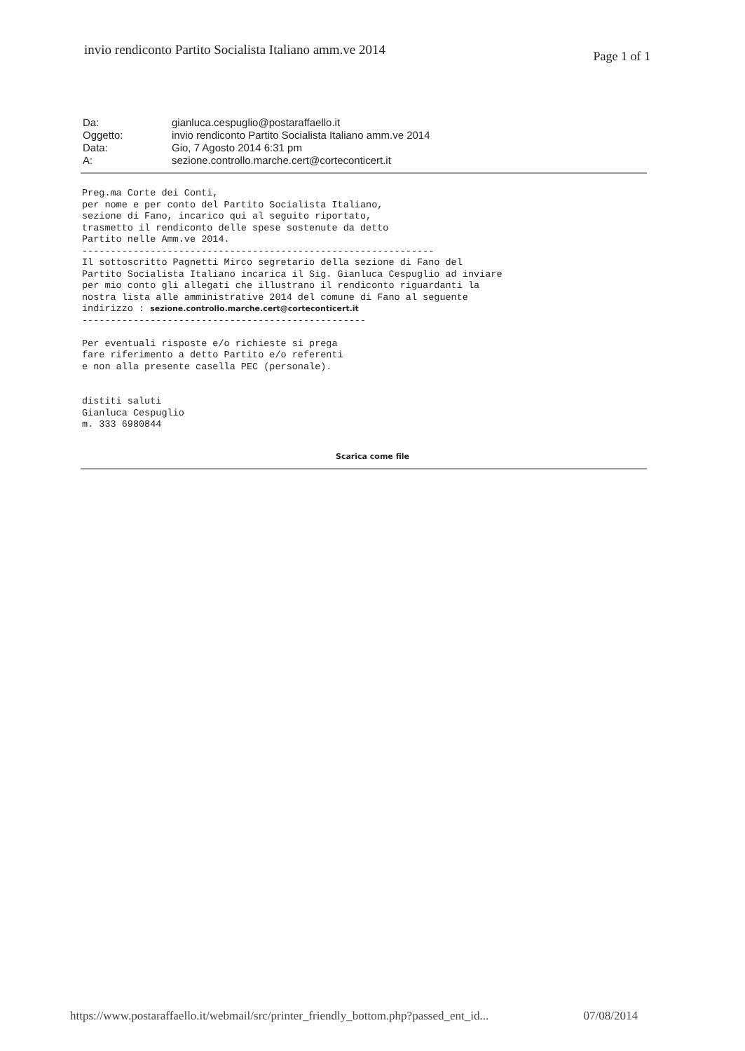invio rendiconto Partito Socialista Italiano amm.ve 2014
Page 1 of 1
| Da: | gianluca.cespuglio@postaraffaello.it |
| Oggetto: | invio rendiconto Partito Socialista Italiano amm.ve 2014 |
| Data: | Gio, 7 Agosto 2014 6:31 pm |
| A: | sezione.controllo.marche.cert@corteconticert.it |
Preg.ma Corte dei Conti,
per nome e per conto del Partito Socialista Italiano,
sezione di Fano, incarico qui al seguito riportato,
trasmetto il rendiconto delle spese sostenute da detto
Partito nelle Amm.ve 2014.
--------------------------------------------------------------
Il sottoscritto Pagnetti Mirco segretario della sezione di Fano del
Partito Socialista Italiano incarica il Sig. Gianluca Cespuglio ad inviare
per mio conto gli allegati che illustrano il rendiconto riguardanti la
nostra lista alle amministrative 2014 del comune di Fano al seguente
indirizzo : sezione.controllo.marche.cert@corteconticert.it
--------------------------------------------------

Per eventuali risposte e/o richieste si prega
fare riferimento a detto Partito e/o referenti
e non alla presente casella PEC (personale).


distiti saluti
Gianluca Cespuglio
m. 333 6980844
Scarica come file
https://www.postaraffaello.it/webmail/src/printer_friendly_bottom.php?passed_ent_id... 07/08/2014